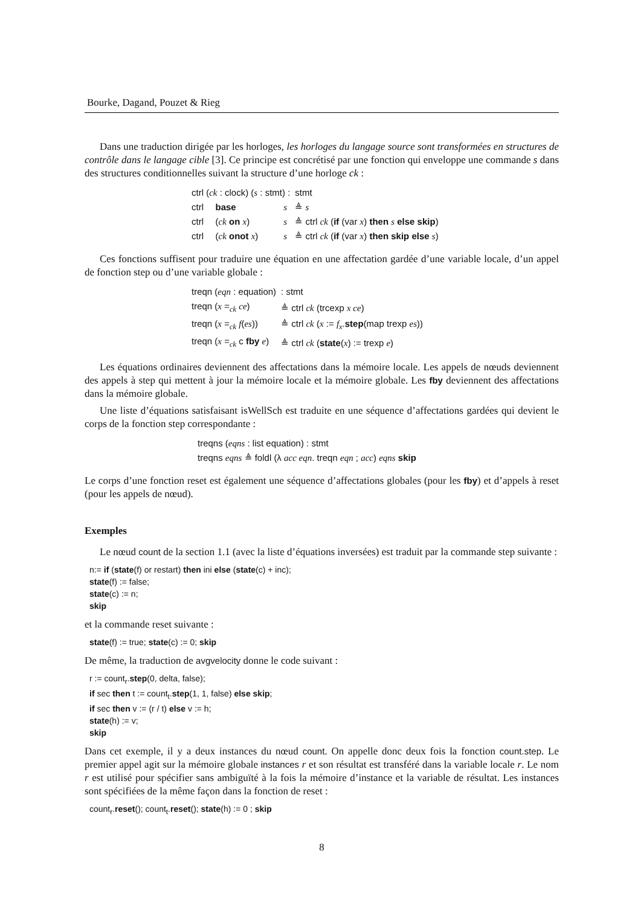Bourke, Dagand, Pouzet & Rieg
Dans une traduction dirigée par les horloges, les horloges du langage source sont transformées en structures de contrôle dans le langage cible [3]. Ce principe est concrétisé par une fonction qui enveloppe une commande s dans des structures conditionnelles suivant la structure d’une horloge ck :
| ctrl ( ck : clock) ( s : stmt) : | | | stmt |
| ctrl | base | s | ≜ s |
| ctrl | ( ck on x ) | s | ≜ ctrl ck ( if (var x ) then s else skip ) |
| ctrl | ( ck onot x ) | s | ≜ ctrl ck ( if (var x ) then skip else s ) |
Ces fonctions suffisent pour traduire une équation en une affectation gardée d’une variable locale, d’un appel de fonction step ou d’une variable globale :
| treqn ( eqn : equation) | : stmt |
| treqn ( x =<sub>ck</sub> ce ) | ≜ ctrl ck (trcexp x ce ) |
| treqn ( x =<sub>ck</sub> f ( es )) | ≜ ctrl ck ( x := f<sub>x</sub> . step (map trexp es )) |
| treqn ( x =<sub>ck</sub> c fby e ) | ≜ ctrl ck ( state ( x ) := trexp e ) |
Les équations ordinaires deviennent des affectations dans la mémoire locale. Les appels de nœuds deviennent des appels à step qui mettent à jour la mémoire locale et la mémoire globale. Les fby deviennent des affectations dans la mémoire globale.
Une liste d’équations satisfaisant isWellSch est traduite en une séquence d’affectations gardées qui devient le corps de la fonction step correspondante :
| treqns ( eqns : list equation) : stmt |
| treqns eqns ≜ foldl (λ acc eqn . treqn eqn ; acc ) eqns skip |
Le corps d’une fonction reset est également une séquence d’affectations globales (pour les fby) et d’appels à reset (pour les appels de nœud).
Exemples
Le nœud count de la section 1.1 (avec la liste d’équations inversées) est traduit par la commande step suivante :
n:= if (state(f) or restart) then ini else (state(c) + inc);
state(f) := false;
state(c) := n;
skip
et la commande reset suivante :
state(f) := true; state(c) := 0; skip
De même, la traduction de avgvelocity donne le code suivant :
r := count<sub>r</sub>.step(0, delta, false);
if sec then t := count<sub>t</sub>.step(1, 1, false) else skip;
if sec then v := (r / t) else v := h;
state(h) := v;
skip
Dans cet exemple, il y a deux instances du nœud count. On appelle donc deux fois la fonction count.step. Le premier appel agit sur la mémoire globale instances r et son résultat est transféré dans la variable locale r. Le nom r est utilisé pour spécifier sans ambiguïté à la fois la mémoire d’instance et la variable de résultat. Les instances sont spécifiées de la même façon dans la fonction de reset :
count<sub>r</sub>.reset(); count<sub>t</sub>.reset(); state(h) := 0 ; skip
8